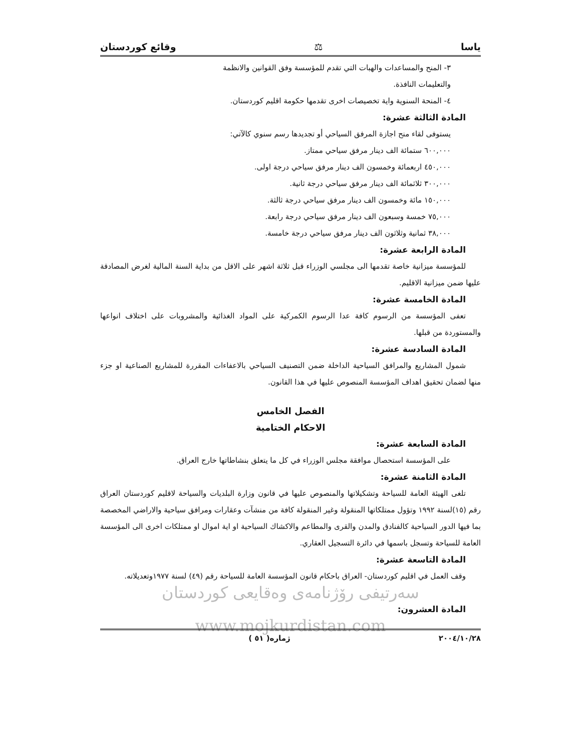ياسا ⚖ وقائع كوردستان
٣- المنح والمساعدات والهبات التي تقدم للمؤسسة وفق القوانين والانظمة
والتعليمات النافذة.
٤- المنحة السنوية واية تخصيصات اخرى تقدمها حكومة اقليم كوردستان.
المادة الثالثة عشرة:
يستوفى لقاء منح اجازة المرفق السياحي أو تجديدها رسم سنوي كالآتي:
٦٠٠,٠٠٠ ستمائة الف دينار مرفق سياحي ممتاز.
٤٥٠,٠٠٠ اربعمائة وخمسون الف دينار مرفق سياحي درجة اولى.
٣٠٠,٠٠٠ ثلاثمائة الف دينار مرفق سياحي درجة ثانية.
١٥٠,٠٠٠ مائة وخمسون الف دينار مرفق سياحي درجة ثالثة.
٧٥,٠٠٠ خمسة وسبعون الف دينار مرفق سياحي درجة رابعة.
٣٨,٠٠٠ ثمانية وثلاثون الف دينار مرفق سياحي درجة خامسة.
المادة الرابعة عشرة:
للمؤسسة ميزانية خاصة تقدمها الى مجلسي الوزراء قبل ثلاثة اشهر على الاقل من بداية السنة المالية لغرض المصادقة عليها ضمن ميزانية الاقليم.
المادة الخامسة عشرة:
تعفى المؤسسة من الرسوم كافة عدا الرسوم الكمركية على المواد الغذائية والمشروبات على اختلاف انواعها والمستوردة من قبلها.
المادة السادسة عشرة:
شمول المشاريع والمرافق السياحية الداخلة ضمن التصنيف السياحي بالاعفاءات المقررة للمشاريع الصناعية او جزء منها لضمان تحقيق اهداف المؤسسة المنصوص عليها في هذا القانون.
الفصل الخامس
الاحكام الختامية
المادة السابعة عشرة:
على المؤسسة استحصال موافقة مجلس الوزراء في كل ما يتعلق بنشاطاتها خارج العراق.
المادة الثامنة عشرة:
تلغى الهيئة العامة للسياحة وتشكيلاتها والمنصوص عليها في قانون وزارة البلديات والسياحة لاقليم كوردستان العراق رقم (١٥)لسنة ١٩٩٢ وتؤول ممتلكاتها المنقولة وغير المنقولة كافة من منشآت وعقارات ومرافق سياحية والاراضي المخصصة بما فيها الدور السياحية كالفنادق والمدن والقرى والمطاعم والاكشاك السياحية او اية اموال او ممتلكات اخرى الى المؤسسة العامة للسياحة وتسجل باسمها في دائرة التسجيل العقاري.
المادة التاسعة عشرة:
وقف العمل في اقليم كوردستان- العراق باحكام قانون المؤسسة العامة للسياحة رقم (٤٩) لسنة ١٩٧٧وتعديلاته.
سەرتیفی رۆژنامەی وەقایعی کوردستان
المادة العشرون:
www.mojkurdistan.com
٢٠٠٤/١٠/٢٨ ژماره( ٥١ )